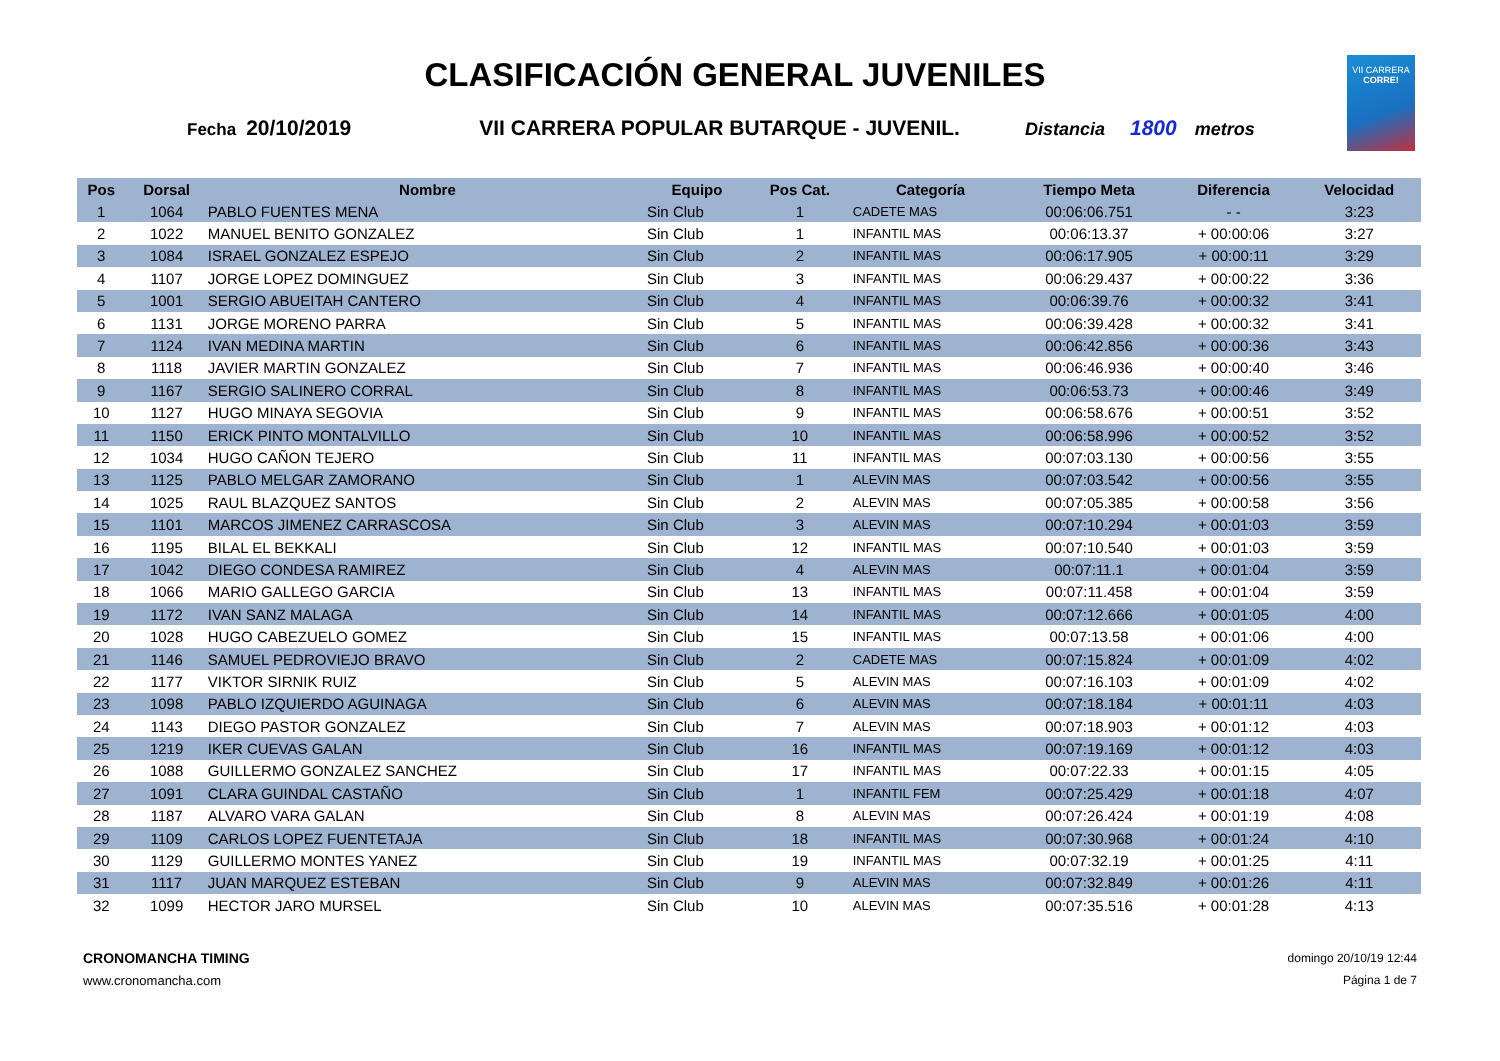VII CARRERA
CORRE!
CLASIFICACIÓN GENERAL JUVENILES
Fecha 20/10/2019 VII CARRERA POPULAR BUTARQUE - JUVENIL. Distancia 1800 metros
| Pos | Dorsal | Nombre | Equipo | Pos Cat. | Categoría | Tiempo Meta | Diferencia | Velocidad |
| --- | --- | --- | --- | --- | --- | --- | --- | --- |
| 1 | 1064 | PABLO FUENTES MENA | Sin Club | 1 | CADETE MAS | 00:06:06.751 | - - | 3:23 |
| 2 | 1022 | MANUEL BENITO GONZALEZ | Sin Club | 1 | INFANTIL MAS | 00:06:13.37 | + 00:00:06 | 3:27 |
| 3 | 1084 | ISRAEL GONZALEZ ESPEJO | Sin Club | 2 | INFANTIL MAS | 00:06:17.905 | + 00:00:11 | 3:29 |
| 4 | 1107 | JORGE LOPEZ DOMINGUEZ | Sin Club | 3 | INFANTIL MAS | 00:06:29.437 | + 00:00:22 | 3:36 |
| 5 | 1001 | SERGIO ABUEITAH CANTERO | Sin Club | 4 | INFANTIL MAS | 00:06:39.76 | + 00:00:32 | 3:41 |
| 6 | 1131 | JORGE MORENO PARRA | Sin Club | 5 | INFANTIL MAS | 00:06:39.428 | + 00:00:32 | 3:41 |
| 7 | 1124 | IVAN MEDINA MARTIN | Sin Club | 6 | INFANTIL MAS | 00:06:42.856 | + 00:00:36 | 3:43 |
| 8 | 1118 | JAVIER MARTIN GONZALEZ | Sin Club | 7 | INFANTIL MAS | 00:06:46.936 | + 00:00:40 | 3:46 |
| 9 | 1167 | SERGIO SALINERO CORRAL | Sin Club | 8 | INFANTIL MAS | 00:06:53.73 | + 00:00:46 | 3:49 |
| 10 | 1127 | HUGO MINAYA SEGOVIA | Sin Club | 9 | INFANTIL MAS | 00:06:58.676 | + 00:00:51 | 3:52 |
| 11 | 1150 | ERICK PINTO MONTALVILLO | Sin Club | 10 | INFANTIL MAS | 00:06:58.996 | + 00:00:52 | 3:52 |
| 12 | 1034 | HUGO CAÑON TEJERO | Sin Club | 11 | INFANTIL MAS | 00:07:03.130 | + 00:00:56 | 3:55 |
| 13 | 1125 | PABLO MELGAR ZAMORANO | Sin Club | 1 | ALEVIN MAS | 00:07:03.542 | + 00:00:56 | 3:55 |
| 14 | 1025 | RAUL BLAZQUEZ SANTOS | Sin Club | 2 | ALEVIN MAS | 00:07:05.385 | + 00:00:58 | 3:56 |
| 15 | 1101 | MARCOS JIMENEZ CARRASCOSA | Sin Club | 3 | ALEVIN MAS | 00:07:10.294 | + 00:01:03 | 3:59 |
| 16 | 1195 | BILAL EL BEKKALI | Sin Club | 12 | INFANTIL MAS | 00:07:10.540 | + 00:01:03 | 3:59 |
| 17 | 1042 | DIEGO CONDESA RAMIREZ | Sin Club | 4 | ALEVIN MAS | 00:07:11.1 | + 00:01:04 | 3:59 |
| 18 | 1066 | MARIO GALLEGO GARCIA | Sin Club | 13 | INFANTIL MAS | 00:07:11.458 | + 00:01:04 | 3:59 |
| 19 | 1172 | IVAN SANZ MALAGA | Sin Club | 14 | INFANTIL MAS | 00:07:12.666 | + 00:01:05 | 4:00 |
| 20 | 1028 | HUGO CABEZUELO GOMEZ | Sin Club | 15 | INFANTIL MAS | 00:07:13.58 | + 00:01:06 | 4:00 |
| 21 | 1146 | SAMUEL PEDROVIEJO BRAVO | Sin Club | 2 | CADETE MAS | 00:07:15.824 | + 00:01:09 | 4:02 |
| 22 | 1177 | VIKTOR SIRNIK RUIZ | Sin Club | 5 | ALEVIN MAS | 00:07:16.103 | + 00:01:09 | 4:02 |
| 23 | 1098 | PABLO IZQUIERDO AGUINAGA | Sin Club | 6 | ALEVIN MAS | 00:07:18.184 | + 00:01:11 | 4:03 |
| 24 | 1143 | DIEGO PASTOR GONZALEZ | Sin Club | 7 | ALEVIN MAS | 00:07:18.903 | + 00:01:12 | 4:03 |
| 25 | 1219 | IKER CUEVAS GALAN | Sin Club | 16 | INFANTIL MAS | 00:07:19.169 | + 00:01:12 | 4:03 |
| 26 | 1088 | GUILLERMO GONZALEZ SANCHEZ | Sin Club | 17 | INFANTIL MAS | 00:07:22.33 | + 00:01:15 | 4:05 |
| 27 | 1091 | CLARA GUINDAL CASTAÑO | Sin Club | 1 | INFANTIL FEM | 00:07:25.429 | + 00:01:18 | 4:07 |
| 28 | 1187 | ALVARO VARA GALAN | Sin Club | 8 | ALEVIN MAS | 00:07:26.424 | + 00:01:19 | 4:08 |
| 29 | 1109 | CARLOS LOPEZ FUENTETAJA | Sin Club | 18 | INFANTIL MAS | 00:07:30.968 | + 00:01:24 | 4:10 |
| 30 | 1129 | GUILLERMO MONTES YANEZ | Sin Club | 19 | INFANTIL MAS | 00:07:32.19 | + 00:01:25 | 4:11 |
| 31 | 1117 | JUAN MARQUEZ ESTEBAN | Sin Club | 9 | ALEVIN MAS | 00:07:32.849 | + 00:01:26 | 4:11 |
| 32 | 1099 | HECTOR JARO MURSEL | Sin Club | 10 | ALEVIN MAS | 00:07:35.516 | + 00:01:28 | 4:13 |
CRONOMANCHA TIMING
www.cronomancha.com
domingo 20/10/19 12:44
Página 1 de 7